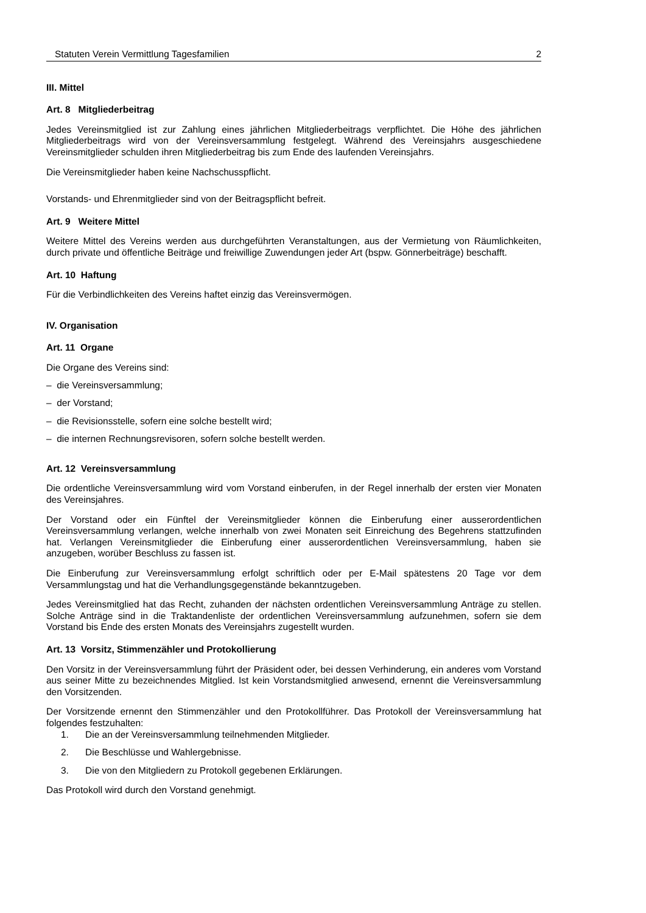Statuten Verein Vermittlung Tagesfamilien 2
III. Mittel
Art. 8 Mitgliederbeitrag
Jedes Vereinsmitglied ist zur Zahlung eines jährlichen Mitgliederbeitrags verpflichtet. Die Höhe des jährlichen Mitgliederbeitrags wird von der Vereinsversammlung festgelegt. Während des Vereinsjahrs ausgeschiedene Vereinsmitglieder schulden ihren Mitgliederbeitrag bis zum Ende des laufenden Vereinsjahrs.
Die Vereinsmitglieder haben keine Nachschusspflicht.
Vorstands- und Ehrenmitglieder sind von der Beitragspflicht befreit.
Art. 9 Weitere Mittel
Weitere Mittel des Vereins werden aus durchgeführten Veranstaltungen, aus der Vermietung von Räumlichkeiten, durch private und öffentliche Beiträge und freiwillige Zuwendungen jeder Art (bspw. Gönnerbeiträge) beschafft.
Art. 10 Haftung
Für die Verbindlichkeiten des Vereins haftet einzig das Vereinsvermögen.
IV. Organisation
Art. 11 Organe
Die Organe des Vereins sind:
– die Vereinsversammlung;
– der Vorstand;
– die Revisionsstelle, sofern eine solche bestellt wird;
– die internen Rechnungsrevisoren, sofern solche bestellt werden.
Art. 12 Vereinsversammlung
Die ordentliche Vereinsversammlung wird vom Vorstand einberufen, in der Regel innerhalb der ersten vier Monaten des Vereinsjahres.
Der Vorstand oder ein Fünftel der Vereinsmitglieder können die Einberufung einer ausserordentlichen Vereinsversammlung verlangen, welche innerhalb von zwei Monaten seit Einreichung des Begehrens stattzufinden hat. Verlangen Vereinsmitglieder die Einberufung einer ausserordentlichen Vereinsversammlung, haben sie anzugeben, worüber Beschluss zu fassen ist.
Die Einberufung zur Vereinsversammlung erfolgt schriftlich oder per E-Mail spätestens 20 Tage vor dem Versammlungstag und hat die Verhandlungsgegenstände bekanntzugeben.
Jedes Vereinsmitglied hat das Recht, zuhanden der nächsten ordentlichen Vereinsversammlung Anträge zu stellen. Solche Anträge sind in die Traktandenliste der ordentlichen Vereinsversammlung aufzunehmen, sofern sie dem Vorstand bis Ende des ersten Monats des Vereinsjahrs zugestellt wurden.
Art. 13 Vorsitz, Stimmenzähler und Protokollierung
Den Vorsitz in der Vereinsversammlung führt der Präsident oder, bei dessen Verhinderung, ein anderes vom Vorstand aus seiner Mitte zu bezeichnendes Mitglied. Ist kein Vorstandsmitglied anwesend, ernennt die Vereinsversammlung den Vorsitzenden.
Der Vorsitzende ernennt den Stimmenzähler und den Protokollführer. Das Protokoll der Vereinsversammlung hat folgendes festzuhalten:
1. Die an der Vereinsversammlung teilnehmenden Mitglieder.
2. Die Beschlüsse und Wahlergebnisse.
3. Die von den Mitgliedern zu Protokoll gegebenen Erklärungen.
Das Protokoll wird durch den Vorstand genehmigt.